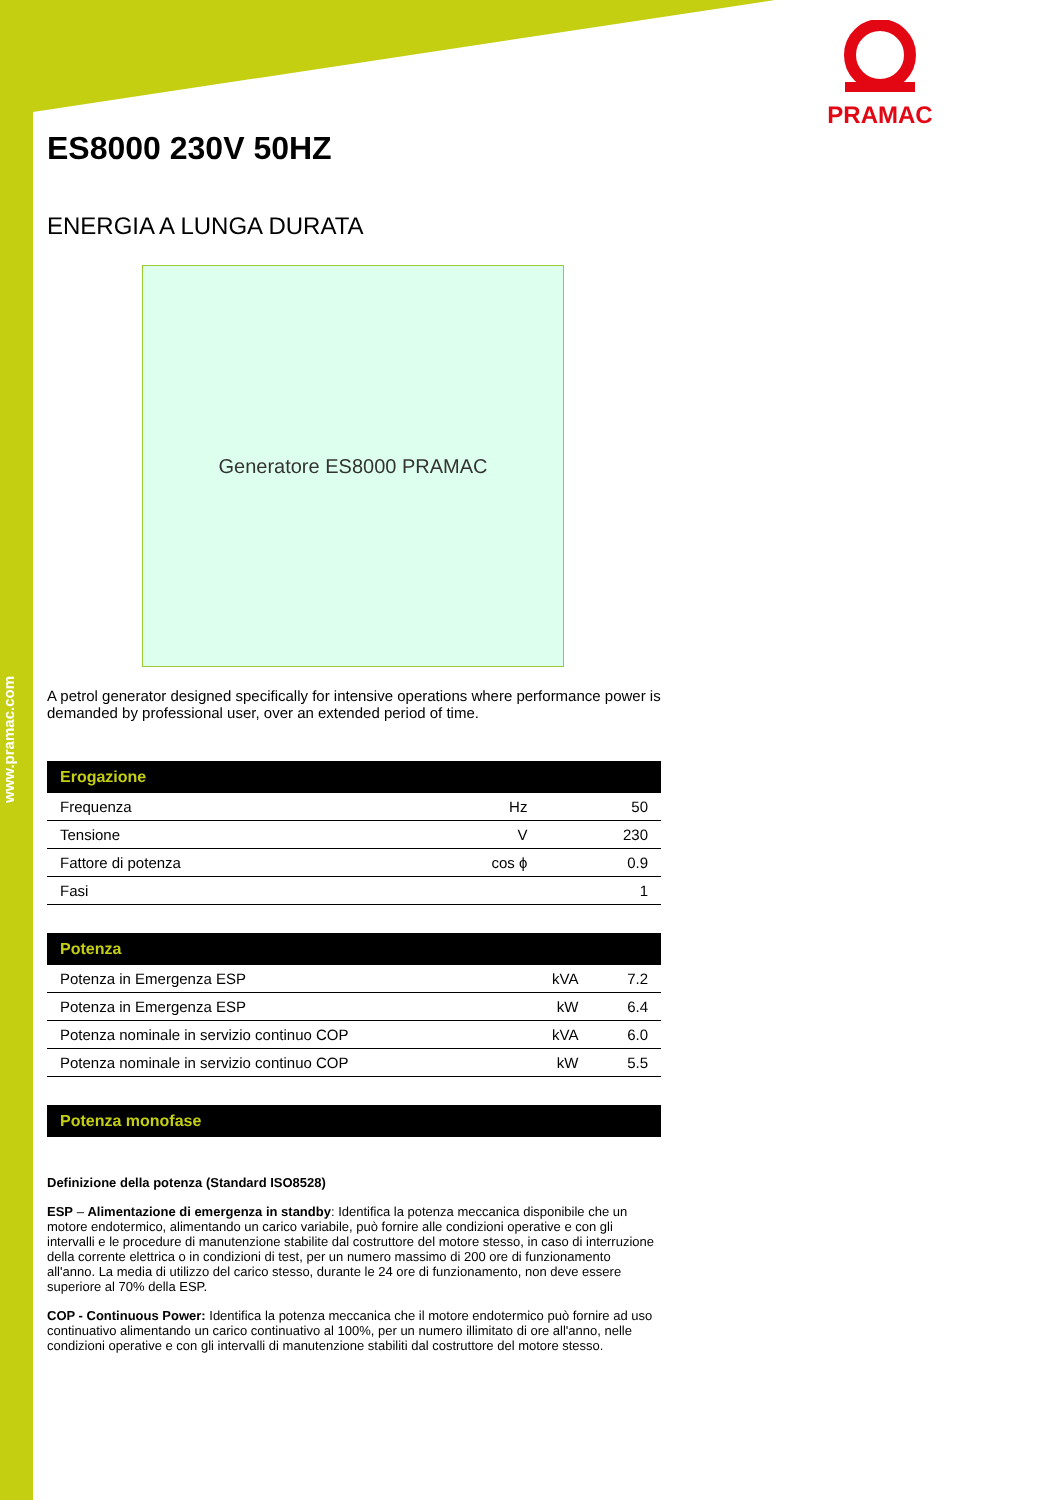www.pramac.com
PRAMAC
ES8000 230V 50HZ
ENERGIA A LUNGA DURATA
Generatore ES8000 PRAMAC
A petrol generator designed specifically for intensive operations where performance power is demanded by professional user, over an extended period of time.
| Erogazione | | |
| --- | --- | --- |
| Frequenza | Hz | 50 |
| Tensione | V | 230 |
| Fattore di potenza | cos ϕ | 0.9 |
| Fasi | | 1 |
| Potenza | | |
| --- | --- | --- |
| Potenza in Emergenza ESP | kVA | 7.2 |
| Potenza in Emergenza ESP | kW | 6.4 |
| Potenza nominale in servizio continuo COP | kVA | 6.0 |
| Potenza nominale in servizio continuo COP | kW | 5.5 |
| Potenza monofase |
| --- |
Definizione della potenza (Standard ISO8528)
ESP – Alimentazione di emergenza in standby: Identifica la potenza meccanica disponibile che un motore endotermico, alimentando un carico variabile, può fornire alle condizioni operative e con gli intervalli e le procedure di manutenzione stabilite dal costruttore del motore stesso, in caso di interruzione della corrente elettrica o in condizioni di test, per un numero massimo di 200 ore di funzionamento all'anno. La media di utilizzo del carico stesso, durante le 24 ore di funzionamento, non deve essere superiore al 70% della ESP.
COP - Continuous Power: Identifica la potenza meccanica che il motore endotermico può fornire ad uso continuativo alimentando un carico continuativo al 100%, per un numero illimitato di ore all'anno, nelle condizioni operative e con gli intervalli di manutenzione stabiliti dal costruttore del motore stesso.